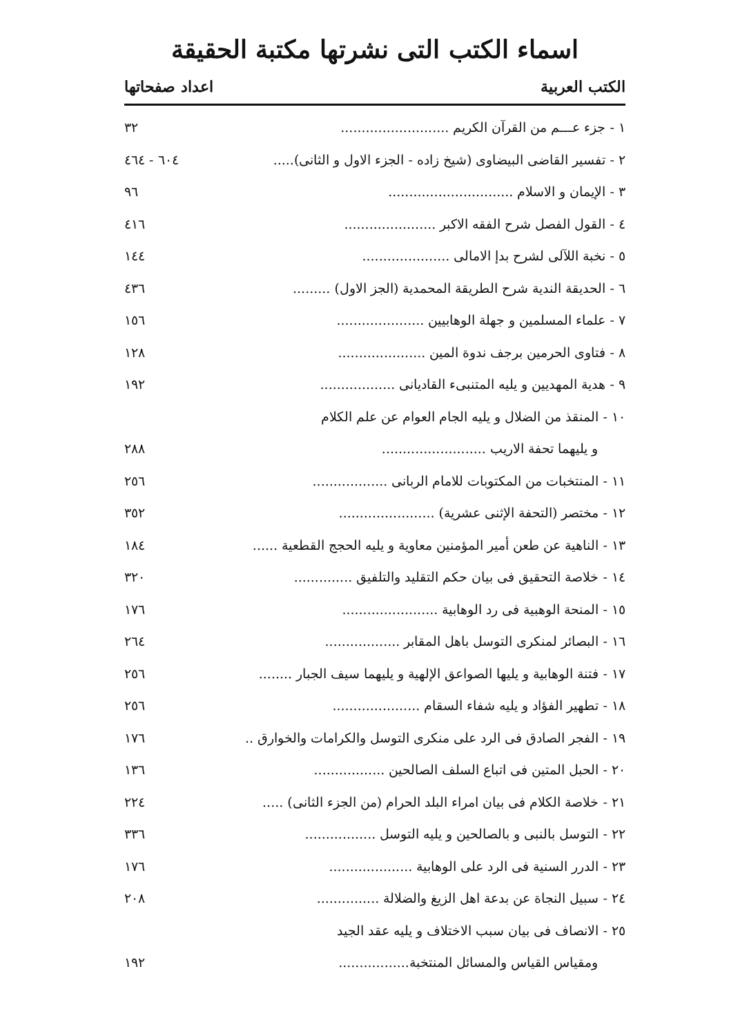اسماء الكتب التى نشرتها مكتبة الحقيقة
الكتب العربية اعداد صفحاتها
| ١ - جزء عـــم من القرآن الكريم .......................... | ٣٢ |
| ٢ - تفسير القاضى البيضاوى (شيخ زاده - الجزء الاول و الثانى)..... | ٦٠٤ - ٤٦٤ |
| ٣ - الإيمان و الاسلام .............................. | ٩٦ |
| ٤ - القول الفصل شرح الفقه الاكبر ...................... | ٤١٦ |
| ٥ - نخبة اللآلى لشرح بدإ الامالى ..................... | ١٤٤ |
| ٦ - الحديقة الندية شرح الطريقة المحمدية (الجز الاول) ......... | ٤٣٦ |
| ٧ - علماء المسلمين و جهلة الوهابيين ..................... | ١٥٦ |
| ٨ - فتاوى الحرمين برجف ندوة المين ..................... | ١٢٨ |
| ٩ - هدية المهديين و يليه المتنبىء القاديانى .................. | ١٩٢ |
| ١٠ - المنقذ من الضلال و يليه الجام العوام عن علم الكلام | |
| و يليهما تحفة الاريب ......................... | ٢٨٨ |
| ١١ - المنتخبات من المكتوبات للامام الربانى .................. | ٢٥٦ |
| ١٢ - مختصر (التحفة الإثنى عشرية) ....................... | ٣٥٢ |
| ١٣ - الناهية عن طعن أمير المؤمنين معاوية و يليه الحجج القطعية ...... | ١٨٤ |
| ١٤ - خلاصة التحقيق فى بيان حكم التقليد والتلفيق .............. | ٣٢٠ |
| ١٥ - المنحة الوهبية فى رد الوهابية ....................... | ١٧٦ |
| ١٦ - البصائر لمنكرى التوسل باهل المقابر .................. | ٢٦٤ |
| ١٧ - فتنة الوهابية و يليها الصواعق الإلهية و يليهما سيف الجبار ........ | ٢٥٦ |
| ١٨ - تطهير الفؤاد و يليه شفاء السقام ..................... | ٢٥٦ |
| ١٩ - الفجر الصادق فى الرد على منكرى التوسل والكرامات والخوارق .. | ١٧٦ |
| ٢٠ - الحبل المتين فى اتباع السلف الصالحين ................. | ١٣٦ |
| ٢١ - خلاصة الكلام فى بيان امراء البلد الحرام (من الجزء الثانى) ..... | ٢٢٤ |
| ٢٢ - التوسل بالنبى و بالصالحين و يليه التوسل ................. | ٣٣٦ |
| ٢٣ - الدرر السنية فى الرد على الوهابية .................... | ١٧٦ |
| ٢٤ - سبيل النجاة عن بدعة اهل الزيغ والضلالة ............... | ٢٠٨ |
| ٢٥ - الانصاف فى بيان سبب الاختلاف و يليه عقد الجيد | |
| ومقياس القياس والمسائل المنتخبة................. | ١٩٢ |